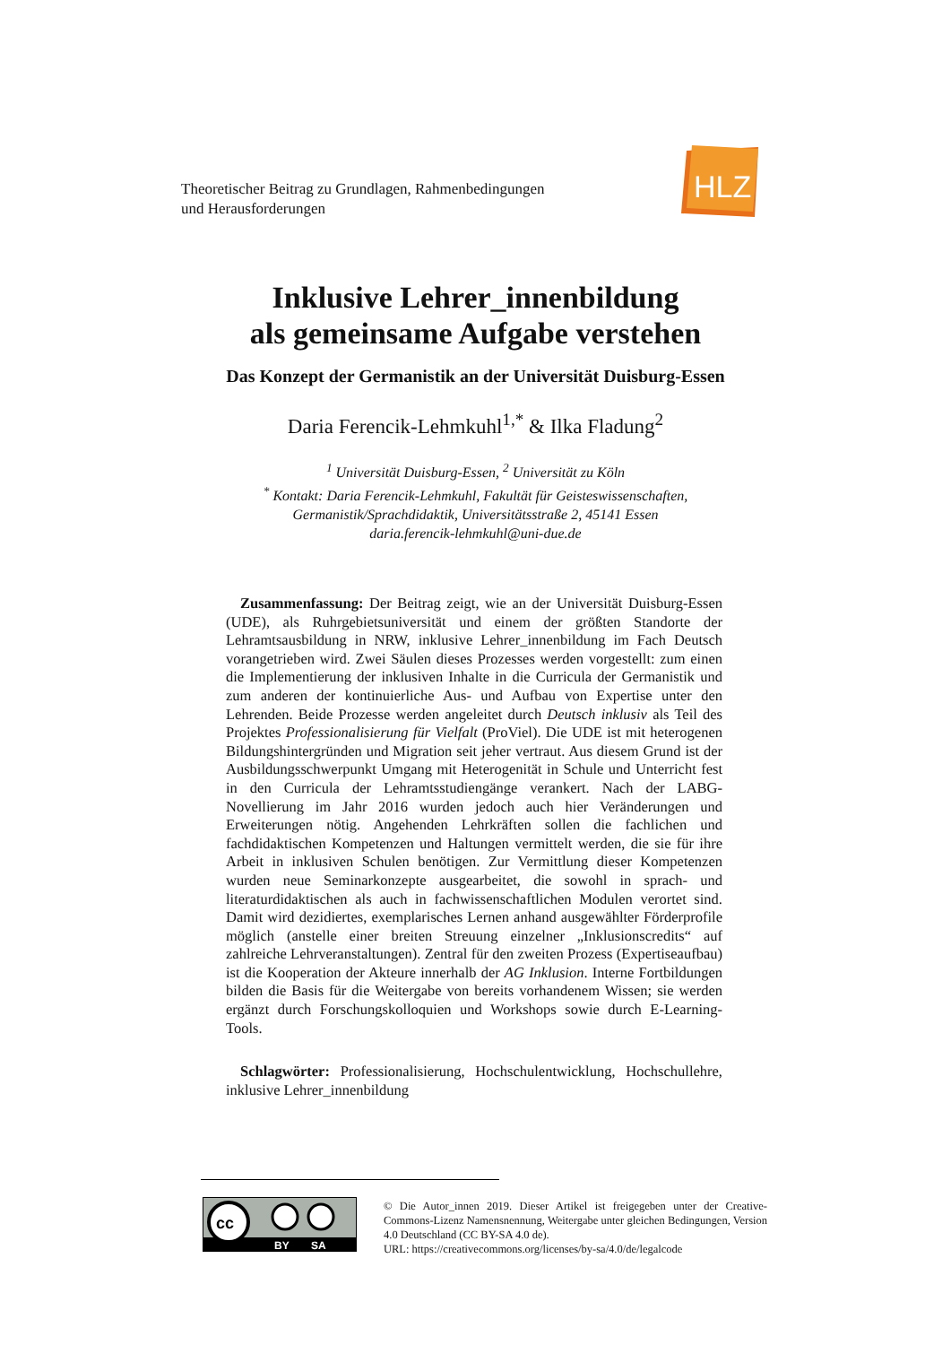Theoretischer Beitrag zu Grundlagen, Rahmenbedingungen
und Herausforderungen
HLZ
Inklusive Lehrer_innenbildung
als gemeinsame Aufgabe verstehen
Das Konzept der Germanistik an der Universität Duisburg-Essen
Daria Ferencik-Lehmkuhl<sup>1,*</sup> & Ilka Fladung<sup>2</sup>
<sup>1</sup> Universität Duisburg-Essen, <sup>2</sup> Universität zu Köln
<sup>*</sup> Kontakt: Daria Ferencik-Lehmkuhl, Fakultät für Geisteswissenschaften,
Germanistik/Sprachdidaktik, Universitätsstraße 2, 45141 Essen
daria.ferencik-lehmkuhl@uni-due.de
Zusammenfassung: Der Beitrag zeigt, wie an der Universität Duisburg-Essen (UDE), als Ruhrgebietsuniversität und einem der größten Standorte der Lehramtsausbildung in NRW, inklusive Lehrer_innenbildung im Fach Deutsch vorangetrieben wird. Zwei Säulen dieses Prozesses werden vorgestellt: zum einen die Implementierung der inklusiven Inhalte in die Curricula der Germanistik und zum anderen der kontinuierliche Aus- und Aufbau von Expertise unter den Lehrenden. Beide Prozesse werden angeleitet durch Deutsch inklusiv als Teil des Projektes Professionalisierung für Vielfalt (ProViel). Die UDE ist mit heterogenen Bildungshintergründen und Migration seit jeher vertraut. Aus diesem Grund ist der Ausbildungsschwerpunkt Umgang mit Heterogenität in Schule und Unterricht fest in den Curricula der Lehramtsstudiengänge verankert. Nach der LABG-Novellierung im Jahr 2016 wurden jedoch auch hier Veränderungen und Erweiterungen nötig. Angehenden Lehrkräften sollen die fachlichen und fachdidaktischen Kompetenzen und Haltungen vermittelt werden, die sie für ihre Arbeit in inklusiven Schulen benötigen. Zur Vermittlung dieser Kompetenzen wurden neue Seminarkonzepte ausgearbeitet, die sowohl in sprach- und literaturdidaktischen als auch in fachwissenschaftlichen Modulen verortet sind. Damit wird dezidiertes, exemplarisches Lernen anhand ausgewählter Förderprofile möglich (anstelle einer breiten Streuung einzelner „Inklusionscredits“ auf zahlreiche Lehrveranstaltungen). Zentral für den zweiten Prozess (Expertiseaufbau) ist die Kooperation der Akteure innerhalb der AG Inklusion. Interne Fortbildungen bilden die Basis für die Weitergabe von bereits vorhandenem Wissen; sie werden ergänzt durch Forschungskolloquien und Workshops sowie durch E-Learning-Tools.
Schlagwörter: Professionalisierung, Hochschulentwicklung, Hochschullehre, inklusive Lehrer_innenbildung
cc
BY
SA
© Die Autor_innen 2019. Dieser Artikel ist freigegeben unter der Creative-Commons-Lizenz Namensnennung, Weitergabe unter gleichen Bedingungen, Version 4.0 Deutschland (CC BY-SA 4.0 de).
URL: https://creativecommons.org/licenses/by-sa/4.0/de/legalcode